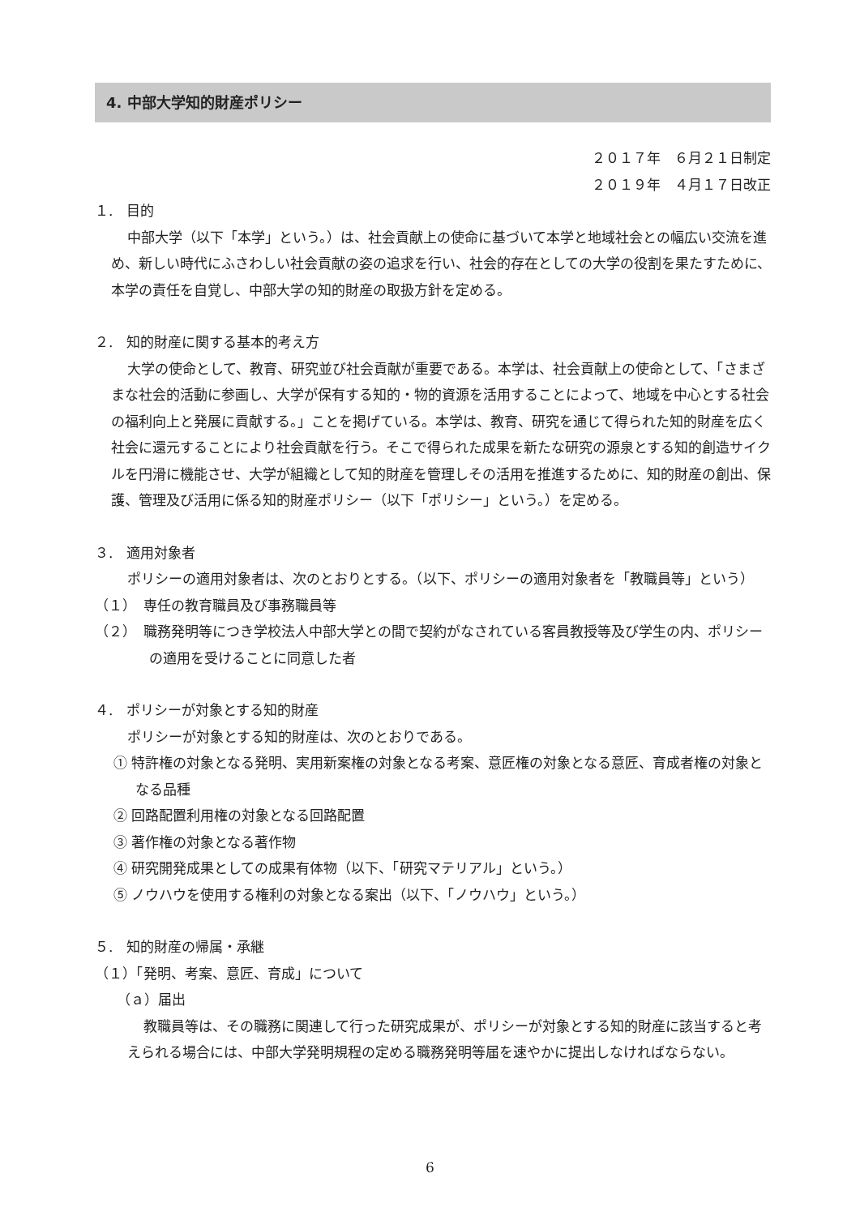4. 中部大学知的財産ポリシー
２０１７年　６月２１日制定
２０１９年　４月１７日改正
１.　目的
中部大学（以下「本学」という。）は、社会貢献上の使命に基づいて本学と地域社会との幅広い交流を進め、新しい時代にふさわしい社会貢献の姿の追求を行い、社会的存在としての大学の役割を果たすために、本学の責任を自覚し、中部大学の知的財産の取扱方針を定める。
２.　知的財産に関する基本的考え方
大学の使命として、教育、研究並び社会貢献が重要である。本学は、社会貢献上の使命として、「さまざまな社会的活動に参画し、大学が保有する知的・物的資源を活用することによって、地域を中心とする社会の福利向上と発展に貢献する。」ことを掲げている。本学は、教育、研究を通じて得られた知的財産を広く社会に還元することにより社会貢献を行う。そこで得られた成果を新たな研究の源泉とする知的創造サイクルを円滑に機能させ、大学が組織として知的財産を管理しその活用を推進するために、知的財産の創出、保護、管理及び活用に係る知的財産ポリシー（以下「ポリシー」という。）を定める。
３.　適用対象者
ポリシーの適用対象者は、次のとおりとする。（以下、ポリシーの適用対象者を「教職員等」という）
（１）　専任の教育職員及び事務職員等
（２）　職務発明等につき学校法人中部大学との間で契約がなされている客員教授等及び学生の内、ポリシーの適用を受けることに同意した者
４.　ポリシーが対象とする知的財産
ポリシーが対象とする知的財産は、次のとおりである。
① 特許権の対象となる発明、実用新案権の対象となる考案、意匠権の対象となる意匠、育成者権の対象となる品種
② 回路配置利用権の対象となる回路配置
③ 著作権の対象となる著作物
④ 研究開発成果としての成果有体物（以下、「研究マテリアル」という。）
⑤ ノウハウを使用する権利の対象となる案出（以下、「ノウハウ」という。）
５.　知的財産の帰属・承継
（１）「発明、考案、意匠、育成」について
（ａ）届出
教職員等は、その職務に関連して行った研究成果が、ポリシーが対象とする知的財産に該当すると考えられる場合には、中部大学発明規程の定める職務発明等届を速やかに提出しなければならない。
6